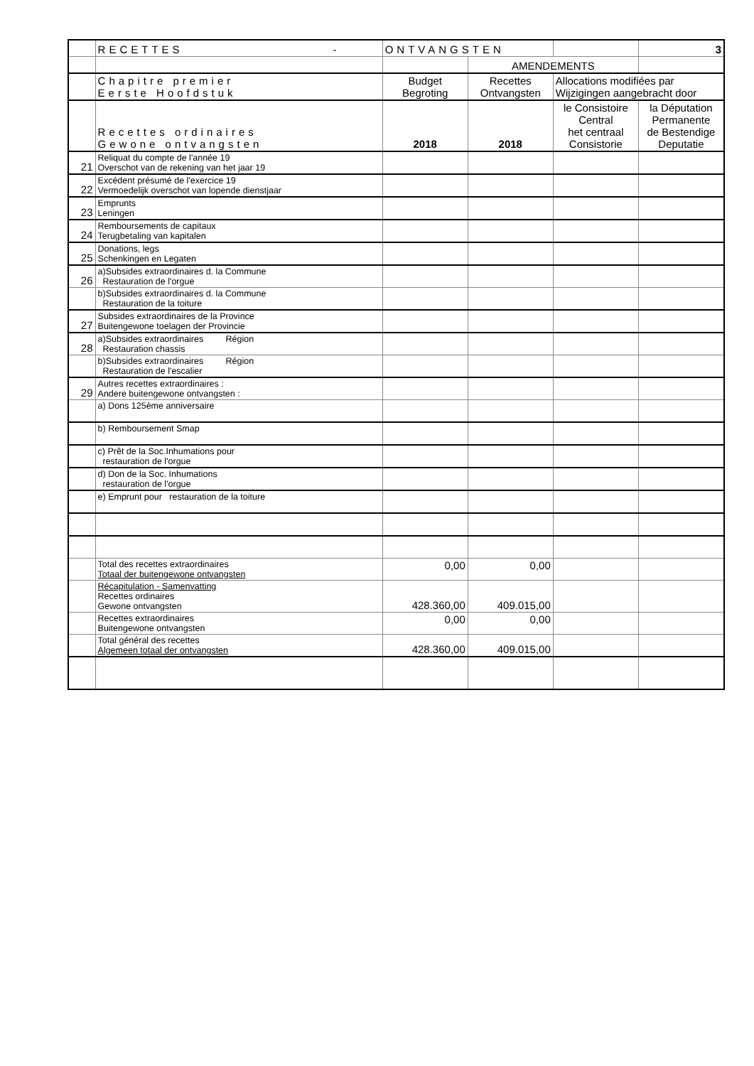| | RECETTES - | ONTVANGSTEN | | | 3 |
| | | | AMENDEMENTS | | |
| | Chapitre premier Eerste Hoofdstuk | Budget Begroting | Recettes Ontvangsten | Allocations modifiées par Wijzigingen aangebracht door | |
| | Recettes ordinaires Gewone ontvangsten | 2018 | 2018 | le Consistoire Central het centraal Consistorie | la Députation Permanente de Bestendige Deputatie |
| 21 | Reliquat du compte de l'année 19 Overschot van de rekening van het jaar 19 | | | | |
| 22 | Excédent présumé de l'exercice 19 Vermoedelijk overschot van lopende dienstjaar | | | | |
| 23 | Emprunts Leningen | | | | |
| 24 | Remboursements de capitaux Terugbetaling van kapitalen | | | | |
| 25 | Donations, legs Schenkingen en Legaten | | | | |
| 26 | a)Subsides extraordinaires d. la Commune Restauration de l'orgue | | | | |
| | b)Subsides extraordinaires d. la Commune Restauration de la toiture | | | | |
| 27 | Subsides extraordinaires de la Province Buitengewone toelagen der Provincie | | | | |
| 28 | a)Subsides extraordinaires Région Restauration chassis | | | | |
| | b)Subsides extraordinaires Région Restauration de l'escalier | | | | |
| 29 | Autres recettes extraordinaires : Andere buitengewone ontvangsten : | | | | |
| | a) Dons 125ème anniversaire | | | | |
| | b) Remboursement Smap | | | | |
| | c) Prêt de la Soc.Inhumations pour restauration de l'orgue | | | | |
| | d) Don de la Soc. Inhumations restauration de l'orgue | | | | |
| | e) Emprunt pour restauration de la toiture | | | | |
| | Total des recettes extraordinaires Totaal der buitengewone ontvangsten | 0,00 | 0,00 | | |
| | Récapitulation - Samenvatting Recettes ordinaires Gewone ontvangsten | 428.360,00 | 409.015,00 | | |
| | Recettes extraordinaires Buitengewone ontvangsten | 0,00 | 0,00 | | |
| | Total général des recettes Algemeen totaal der ontvangsten | 428.360,00 | 409.015,00 | | |